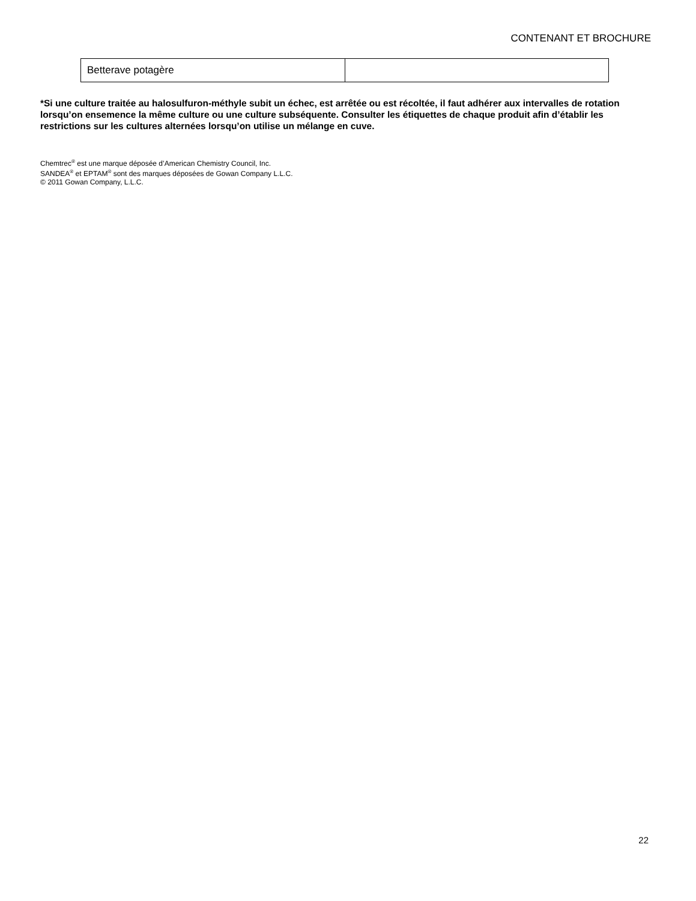CONTENANT ET BROCHURE
| Betterave potagère | |
*Si une culture traitée au halosulfuron-méthyle subit un échec, est arrêtée ou est récoltée, il faut adhérer aux intervalles de rotation lorsqu’on ensemence la même culture ou une culture subséquente. Consulter les étiquettes de chaque produit afin d’établir les restrictions sur les cultures alternées lorsqu’on utilise un mélange en cuve.
Chemtrec<sup>®</sup> est une marque déposée d’American Chemistry Council, Inc.
SANDEA<sup>®</sup> et EPTAM<sup>®</sup> sont des marques déposées de Gowan Company L.L.C.
© 2011 Gowan Company, L.L.C.
22